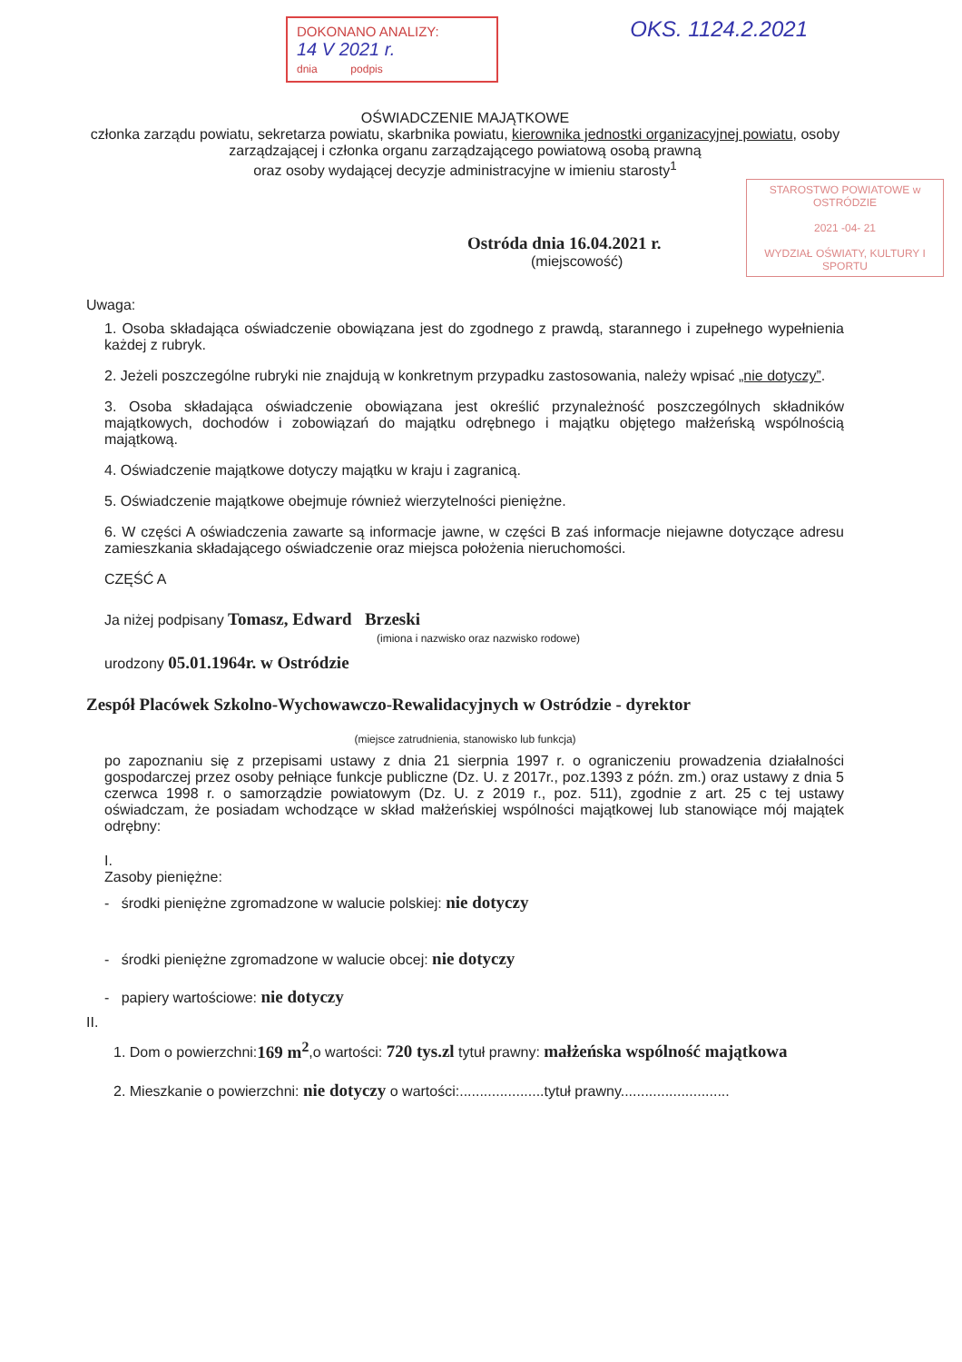DOKONANO ANALIZY:
14 V 2021 r.
dnia podpis
OKS. 1124.2.2021
OŚWIADCZENIE MAJĄTKOWE
członka zarządu powiatu, sekretarza powiatu, skarbnika powiatu, kierownika jednostki organizacyjnej powiatu, osoby zarządzającej i członka organu zarządzającego powiatową osobą prawną
oraz osoby wydającej decyzje administracyjne w imieniu starosty<sup>1</sup>
STAROSTWO POWIATOWE w OSTRÓDZIE
2021 -04- 21
WYDZIAŁ OŚWIATY, KULTURY I SPORTU
Ostróda dnia 16.04.2021 r.
(miejscowość)
Uwaga:
1. Osoba składająca oświadczenie obowiązana jest do zgodnego z prawdą, starannego i zupełnego wypełnienia każdej z rubryk.
2. Jeżeli poszczególne rubryki nie znajdują w konkretnym przypadku zastosowania, należy wpisać „nie dotyczy”.
3. Osoba składająca oświadczenie obowiązana jest określić przynależność poszczególnych składników majątkowych, dochodów i zobowiązań do majątku odrębnego i majątku objętego małżeńską wspólnością majątkową.
4. Oświadczenie majątkowe dotyczy majątku w kraju i zagranicą.
5. Oświadczenie majątkowe obejmuje również wierzytelności pieniężne.
6. W części A oświadczenia zawarte są informacje jawne, w części B zaś informacje niejawne dotyczące adresu zamieszkania składającego oświadczenie oraz miejsca położenia nieruchomości.
CZĘŚĆ A
Ja niżej podpisany Tomasz, Edward Brzeski
(imiona i nazwisko oraz nazwisko rodowe)
urodzony 05.01.1964r. w Ostródzie
Zespół Placówek Szkolno-Wychowawczo-Rewalidacyjnych w Ostródzie - dyrektor
(miejsce zatrudnienia, stanowisko lub funkcja)
po zapoznaniu się z przepisami ustawy z dnia 21 sierpnia 1997 r. o ograniczeniu prowadzenia działalności gospodarczej przez osoby pełniące funkcje publiczne (Dz. U. z 2017r., poz.1393 z późn. zm.) oraz ustawy z dnia 5 czerwca 1998 r. o samorządzie powiatowym (Dz. U. z 2019 r., poz. 511), zgodnie z art. 25 c tej ustawy oświadczam, że posiadam wchodzące w skład małżeńskiej wspólności majątkowej lub stanowiące mój majątek odrębny:
I.
Zasoby pieniężne:
- środki pieniężne zgromadzone w walucie polskiej: nie dotyczy
- środki pieniężne zgromadzone w walucie obcej: nie dotyczy
- papiery wartościowe: nie dotyczy
II.
1. Dom o powierzchni:169 m<sup>2</sup>,o wartości: 720 tys.zl tytuł prawny: małżeńska wspólność majątkowa
2. Mieszkanie o powierzchni: nie dotyczy o wartości:.....................tytuł prawny...........................